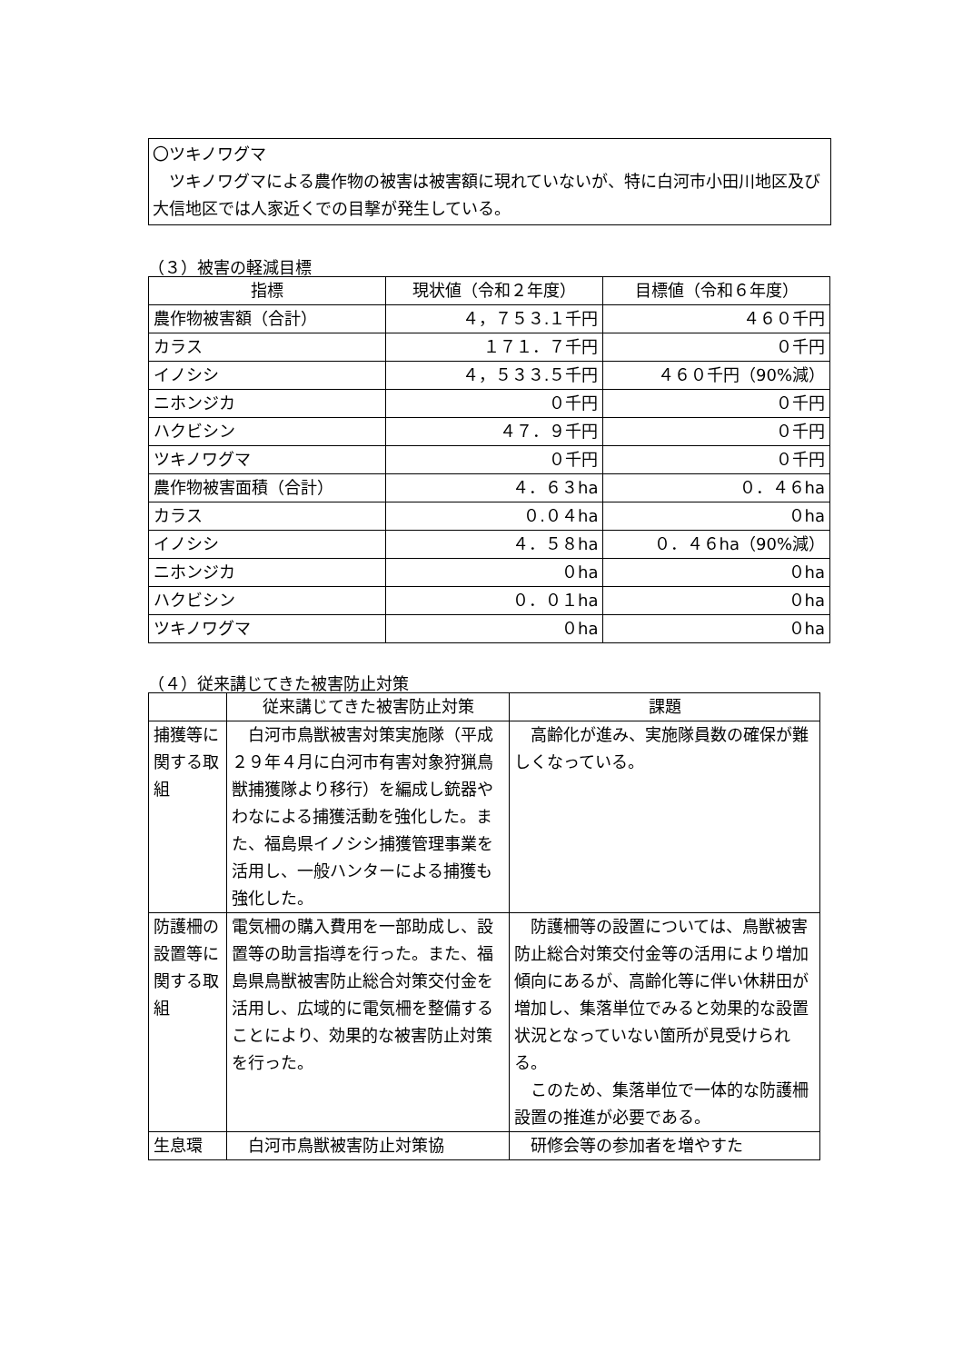〇ツキノワグマ
　ツキノワグマによる農作物の被害は被害額に現れていないが、特に白河市小田川地区及び大信地区では人家近くでの目撃が発生している。
（３）被害の軽減目標
| 指標 | 現状値（令和２年度） | 目標値（令和６年度） |
| --- | --- | --- |
| 農作物被害額（合計） | ４，７５３.１千円 | ４６０千円 |
| カラス | １７１．７千円 | ０千円 |
| イノシシ | ４，５３３.５千円 | ４６０千円（90%減） |
| ニホンジカ | ０千円 | ０千円 |
| ハクビシン | ４７．９千円 | ０千円 |
| ツキノワグマ | ０千円 | ０千円 |
| 農作物被害面積（合計） | ４．６３ha | ０．４６ha |
| カラス | ０.０４ha | ０ha |
| イノシシ | ４．５８ha | ０．４６ha（90%減） |
| ニホンジカ | ０ha | ０ha |
| ハクビシン | ０．０１ha | ０ha |
| ツキノワグマ | ０ha | ０ha |
（４）従来講じてきた被害防止対策
| | 従来講じてきた被害防止対策 | 課題 |
| --- | --- | --- |
| 捕獲等に関する取組 | 白河市鳥獣被害対策実施隊（平成２９年４月に白河市有害対象狩猟鳥獣捕獲隊より移行）を編成し銃器やわなによる捕獲活動を強化した。また、福島県イノシシ捕獲管理事業を活用し、一般ハンターによる捕獲も強化した。 | 高齢化が進み、実施隊員数の確保が難しくなっている。 |
| 防護柵の設置等に関する取組 | 電気柵の購入費用を一部助成し、設置等の助言指導を行った。また、福島県鳥獣被害防止総合対策交付金を活用し、広域的に電気柵を整備することにより、効果的な被害防止対策を行った。 | 防護柵等の設置については、鳥獣被害防止総合対策交付金等の活用により増加傾向にあるが、高齢化等に伴い休耕田が増加し、集落単位でみると効果的な設置状況となっていない箇所が見受けられる。 このため、集落単位で一体的な防護柵設置の推進が必要である。 |
| 生息環 | 白河市鳥獣被害防止対策協 | 研修会等の参加者を増やすた |